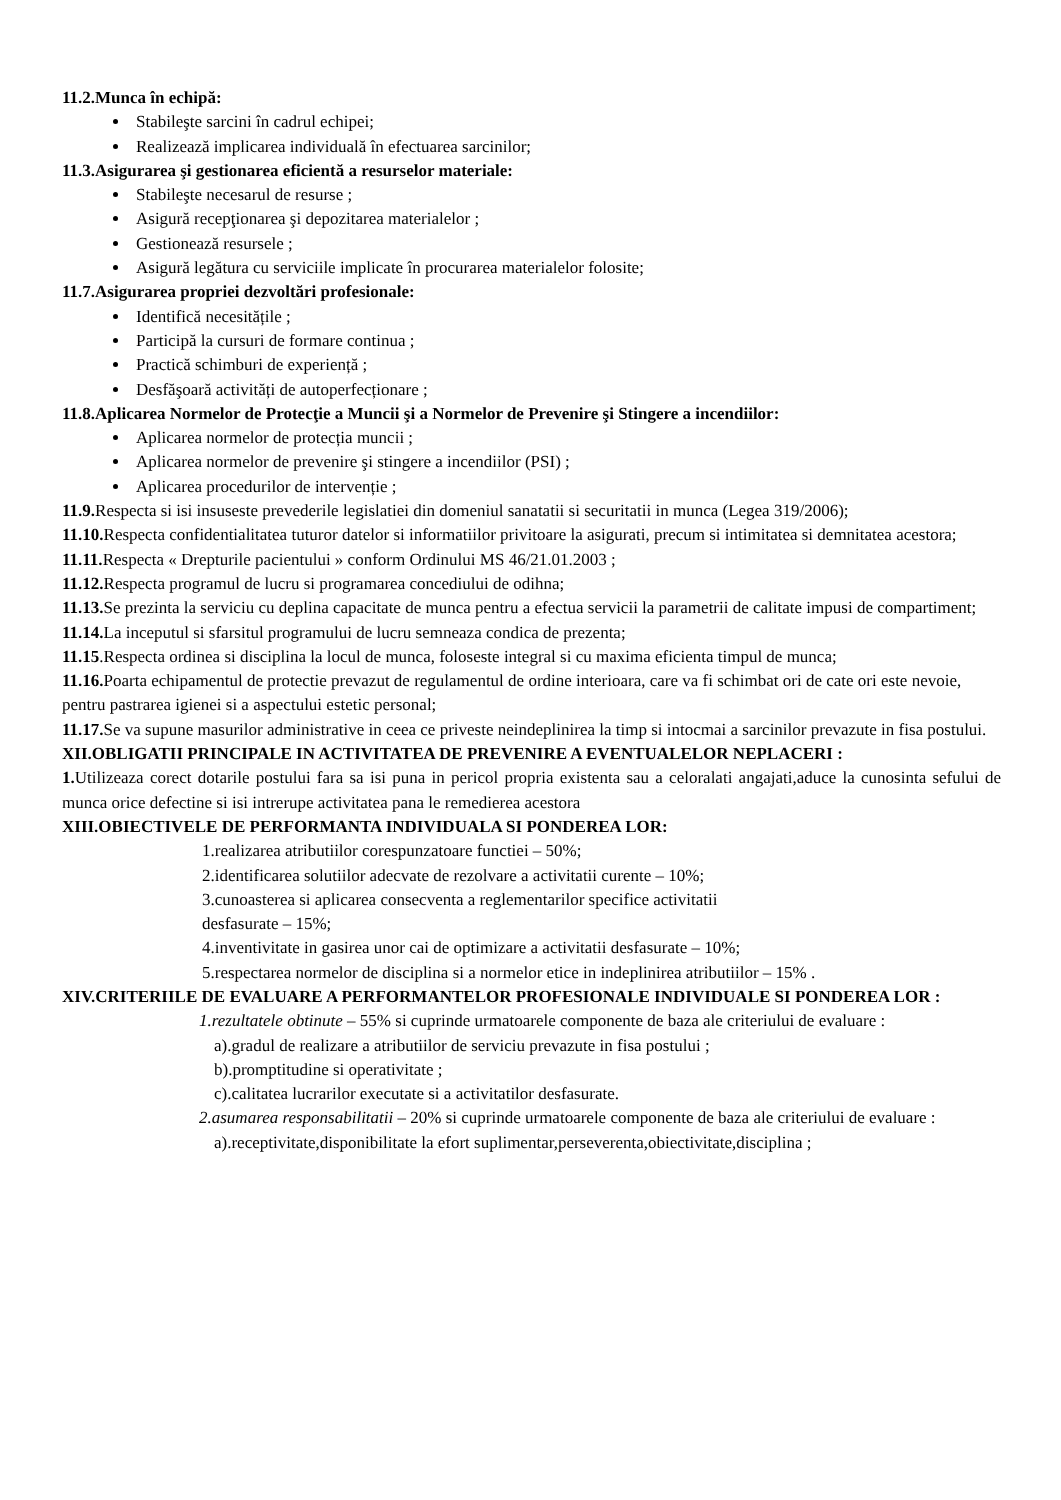11.2.Munca în echipă:
Stabileşte sarcini în cadrul echipei;
Realizează implicarea individuală în efectuarea sarcinilor;
11.3.Asigurarea şi gestionarea eficientă a resurselor materiale:
Stabileşte necesarul de resurse ;
Asigură recepţionarea şi depozitarea materialelor ;
Gestionează resursele ;
Asigură legătura cu serviciile implicate în procurarea materialelor folosite;
11.7.Asigurarea propriei dezvoltări profesionale:
Identifică necesitățile ;
Participă la cursuri de formare continua ;
Practică schimburi de experiență ;
Desfăşoară activități de autoperfecționare ;
11.8.Aplicarea Normelor de Protecţie a Muncii şi a Normelor de Prevenire şi Stingere a incendiilor:
Aplicarea normelor de protecția muncii ;
Aplicarea normelor de prevenire şi stingere a incendiilor (PSI) ;
Aplicarea procedurilor de intervenție ;
11.9. Respecta si isi insuseste prevederile legislatiei din domeniul sanatatii si securitatii in munca (Legea 319/2006);
11.10. Respecta confidentialitatea tuturor datelor si informatiilor privitoare la asigurati, precum si intimitatea si demnitatea acestora;
11.11. Respecta « Drepturile pacientului » conform Ordinului MS 46/21.01.2003 ;
11.12. Respecta programul de lucru si programarea concediului de odihna;
11.13. Se prezinta la serviciu cu deplina capacitate de munca pentru a efectua servicii la parametrii de calitate impusi de compartiment;
11.14. La inceputul si sfarsitul programului de lucru semneaza condica de prezenta;
11.15.Respecta ordinea si disciplina la locul de munca, foloseste integral si cu maxima eficienta timpul de munca;
11.16. Poarta echipamentul de protectie prevazut de regulamentul de ordine interioara, care va fi schimbat ori de cate ori este nevoie, pentru pastrarea igienei si a aspectului estetic personal;
11.17. Se va supune masurilor administrative in ceea ce priveste neindeplinirea la timp si intocmai a sarcinilor prevazute in fisa postului.
XII.OBLIGATII PRINCIPALE IN ACTIVITATEA DE PREVENIRE A EVENTUALELOR NEPLACERI :
1. Utilizeaza corect dotarile postului fara sa isi puna in pericol propria existenta sau a celoralati angajati,aduce la cunosinta sefului de munca orice defectine si isi intrerupe activitatea pana le remedierea acestora
XIII.OBIECTIVELE DE PERFORMANTA INDIVIDUALA SI PONDEREA LOR:
1.realizarea atributiilor corespunzatoare functiei – 50%;
2.identificarea solutiilor adecvate de rezolvare a activitatii curente – 10%;
3.cunoasterea si aplicarea consecventa a reglementarilor specifice activitatii
desfasurate – 15%;
4.inventivitate in gasirea unor cai de optimizare a activitatii desfasurate – 10%;
5.respectarea normelor de disciplina si a normelor etice in indeplinirea atributiilor – 15% .
XIV.CRITERIILE DE EVALUARE A PERFORMANTELOR PROFESIONALE INDIVIDUALE SI PONDEREA LOR :
1.rezultatele obtinute – 55% si cuprinde urmatoarele componente de baza ale criteriului de evaluare :
a).gradul de realizare a atributiilor de serviciu prevazute in fisa postului ;
b).promptitudine si operativitate ;
c).calitatea lucrarilor executate si a activitatilor desfasurate.
2.asumarea responsabilitatii – 20% si cuprinde urmatoarele componente de baza ale criteriului de evaluare :
a).receptivitate,disponibilitate la efort suplimentar,perseverenta,obiectivitate,disciplina ;